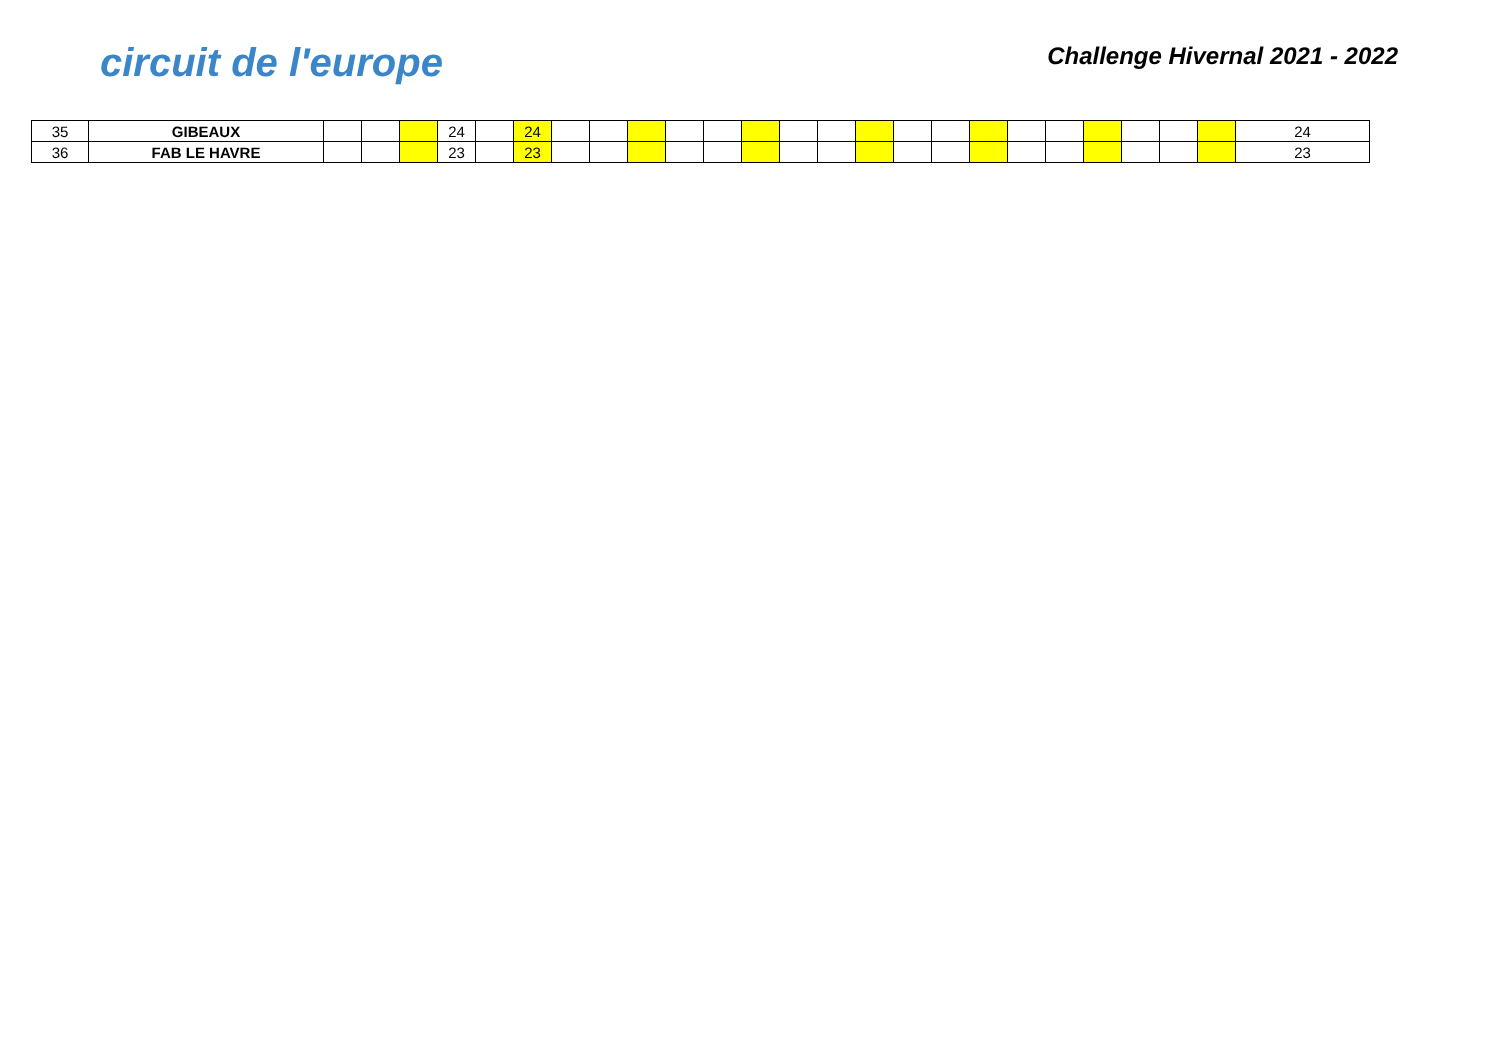circuit de l'europe
Challenge Hivernal 2021 - 2022
| 35 | GIBEAUX | | | | 24 | | 24 | | | | | | | | | | | | | | | | | | | 24 |
| 36 | FAB LE HAVRE | | | | 23 | | 23 | | | | | | | | | | | | | | | | | | | 23 |